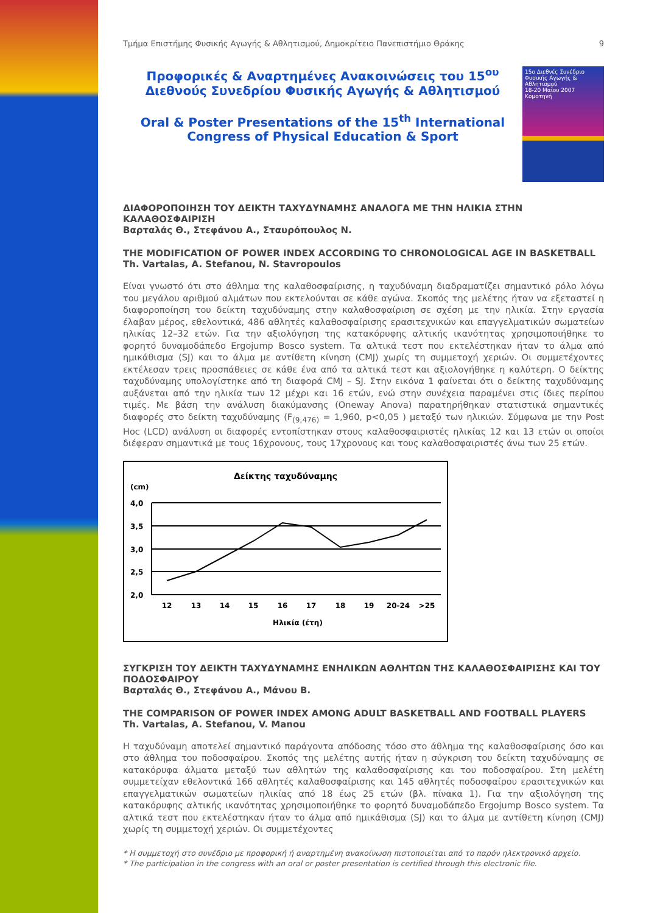Τμήμα Επιστήμης Φυσικής Αγωγής & Αθλητισμού, Δημοκρίτειο Πανεπιστήμιο Θράκης 9
Προφορικές & Αναρτημένες Ανακοινώσεις του 15<sup>ου</sup> Διεθνούς Συνεδρίου Φυσικής Αγωγής & Αθλητισμού
Oral & Poster Presentations of the 15<sup>th</sup> International Congress of Physical Education & Sport
15ο Διεθνές Συνέδριο Φυσικής Αγωγής & Αθλητισμού
18-20 Μαΐου 2007 Κομοτηνή
ΔΙΑΦΟΡΟΠΟΙΗΣΗ ΤΟΥ ΔΕΙΚΤΗ ΤΑΧΥΔΥΝΑΜΗΣ ΑΝΑΛΟΓΑ ΜΕ ΤΗΝ ΗΛΙΚΙΑ ΣΤΗΝ ΚΑΛΑΘΟΣΦΑΙΡΙΣΗ
Βαρταλάς Θ., Στεφάνου Α., Σταυρόπουλος Ν.
THE MODIFICATION OF POWER INDEX ACCORDING TO CHRONOLOGICAL AGE IN BASKETBALL
Th. Vartalas, A. Stefanou, N. Stavropoulos
Είναι γνωστό ότι στο άθλημα της καλαθοσφαίρισης, η ταχυδύναμη διαδραματίζει σημαντικό ρόλο λόγω του μεγάλου αριθμού αλμάτων που εκτελούνται σε κάθε αγώνα. Σκοπός της μελέτης ήταν να εξεταστεί η διαφοροποίηση του δείκτη ταχυδύναμης στην καλαθοσφαίριση σε σχέση με την ηλικία. Στην εργασία έλαβαν μέρος, εθελοντικά, 486 αθλητές καλαθοσφαίρισης ερασιτεχνικών και επαγγελματικών σωματείων ηλικίας 12–32 ετών. Για την αξιολόγηση της κατακόρυφης αλτικής ικανότητας χρησιμοποιήθηκε το φορητό δυναμοδάπεδο Ergojump Bosco system. Τα αλτικά τεστ που εκτελέστηκαν ήταν το άλμα από ημικάθισμα (SJ) και το άλμα με αντίθετη κίνηση (CMJ) χωρίς τη συμμετοχή χεριών. Οι συμμετέχοντες εκτέλεσαν τρεις προσπάθειες σε κάθε ένα από τα αλτικά τεστ και αξιολογήθηκε η καλύτερη. Ο δείκτης ταχυδύναμης υπολογίστηκε από τη διαφορά CMJ – SJ. Στην εικόνα 1 φαίνεται ότι ο δείκτης ταχυδύναμης αυξάνεται από την ηλικία των 12 μέχρι και 16 ετών, ενώ στην συνέχεια παραμένει στις ίδιες περίπου τιμές. Με βάση την ανάλυση διακύμανσης (Oneway Anova) παρατηρήθηκαν στατιστικά σημαντικές διαφορές στο δείκτη ταχυδύναμης (F<sub>(9,476)</sub> = 1,960, p<0,05 ) μεταξύ των ηλικιών. Σύμφωνα με την Post Hoc (LCD) ανάλυση οι διαφορές εντοπίστηκαν στους καλαθοσφαιριστές ηλικίας 12 και 13 ετών οι οποίοι διέφεραν σημαντικά με τους 16χρονους, τους 17χρονους και τους καλαθοσφαιριστές άνω των 25 ετών.
Δείκτης ταχυδύναμης
(cm)
4,0
3,5
3,0
2,5
2,0
12
13
14
15
16
17
18
19
20-24
>25
Ηλικία (έτη)
ΣΥΓΚΡΙΣΗ ΤΟΥ ΔΕΙΚΤΗ ΤΑΧΥΔΥΝΑΜΗΣ ΕΝΗΛΙΚΩΝ ΑΘΛΗΤΩΝ ΤΗΣ ΚΑΛΑΘΟΣΦΑΙΡΙΣΗΣ ΚΑΙ ΤΟΥ ΠΟΔΟΣΦΑΙΡΟΥ
Βαρταλάς Θ., Στεφάνου Α., Μάνου Β.
THE COMPARISON OF POWER INDEX AMONG ADULT BASKETBALL AND FOOTBALL PLAYERS
Th. Vartalas, A. Stefanou, V. Manou
Η ταχυδύναμη αποτελεί σημαντικό παράγοντα απόδοσης τόσο στο άθλημα της καλαθοσφαίρισης όσο και στο άθλημα του ποδοσφαίρου. Σκοπός της μελέτης αυτής ήταν η σύγκριση του δείκτη ταχυδύναμης σε κατακόρυφα άλματα μεταξύ των αθλητών της καλαθοσφαίρισης και του ποδοσφαίρου. Στη μελέτη συμμετείχαν εθελοντικά 166 αθλητές καλαθοσφαίρισης και 145 αθλητές ποδοσφαίρου ερασιτεχνικών και επαγγελματικών σωματείων ηλικίας από 18 έως 25 ετών (βλ. πίνακα 1). Για την αξιολόγηση της κατακόρυφης αλτικής ικανότητας χρησιμοποιήθηκε το φορητό δυναμοδάπεδο Ergojump Bosco system. Τα αλτικά τεστ που εκτελέστηκαν ήταν το άλμα από ημικάθισμα (SJ) και το άλμα με αντίθετη κίνηση (CMJ) χωρίς τη συμμετοχή χεριών. Οι συμμετέχοντες
* Η συμμετοχή στο συνέδριο με προφορική ή αναρτημένη ανακοίνωση πιστοποιείται από το παρόν ηλεκτρονικό αρχείο.
* The participation in the congress with an oral or poster presentation is certified through this electronic file.